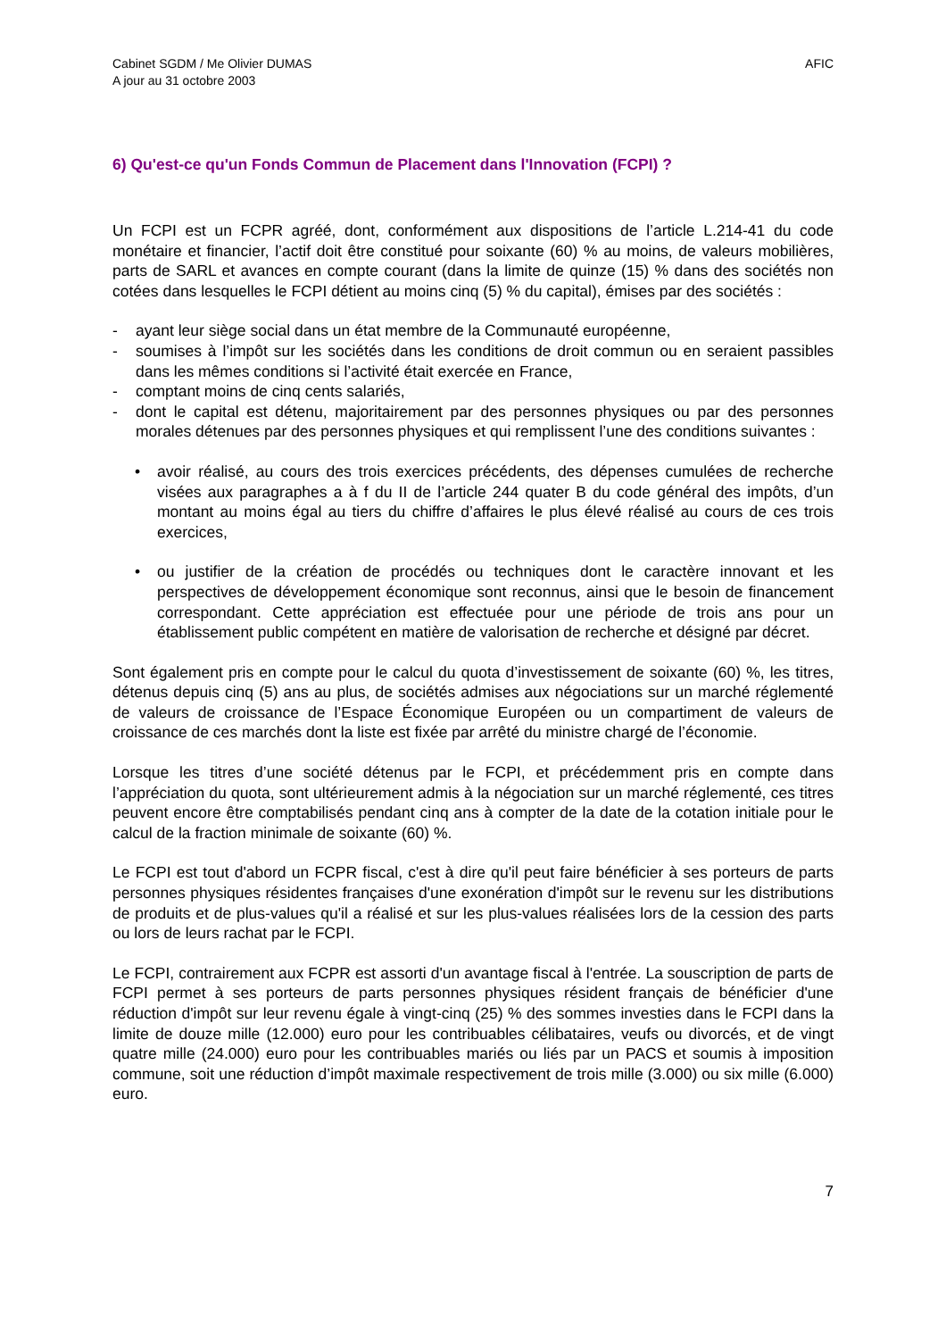Cabinet SGDM / Me Olivier DUMAS
A jour au 31 octobre 2003
AFIC
6) Qu'est-ce qu'un Fonds Commun de Placement dans l'Innovation (FCPI) ?
Un FCPI est un FCPR agréé, dont, conformément aux dispositions de l’article L.214-41 du code monétaire et financier, l’actif doit être constitué pour soixante (60) % au moins, de valeurs mobilières, parts de SARL et avances en compte courant (dans la limite de quinze (15) % dans des sociétés non cotées dans lesquelles le FCPI détient au moins cinq (5) % du capital), émises par des sociétés :
- ayant leur siège social dans un état membre de la Communauté européenne,
- soumises à l’impôt sur les sociétés dans les conditions de droit commun ou en seraient passibles dans les mêmes conditions si l’activité était exercée en France,
- comptant moins de cinq cents salariés,
- dont le capital est détenu, majoritairement par des personnes physiques ou par des personnes morales détenues par des personnes physiques et qui remplissent l’une des conditions suivantes :
• avoir réalisé, au cours des trois exercices précédents, des dépenses cumulées de recherche visées aux paragraphes a à f du II de l’article 244 quater B du code général des impôts, d’un montant au moins égal au tiers du chiffre d’affaires le plus élevé réalisé au cours de ces trois exercices,
• ou justifier de la création de procédés ou techniques dont le caractère innovant et les perspectives de développement économique sont reconnus, ainsi que le besoin de financement correspondant. Cette appréciation est effectuée pour une période de trois ans pour un établissement public compétent en matière de valorisation de recherche et désigné par décret.
Sont également pris en compte pour le calcul du quota d’investissement de soixante (60) %, les titres, détenus depuis cinq (5) ans au plus, de sociétés admises aux négociations sur un marché réglementé de valeurs de croissance de l’Espace Économique Européen ou un compartiment de valeurs de croissance de ces marchés dont la liste est fixée par arrêté du ministre chargé de l’économie.
Lorsque les titres d’une société détenus par le FCPI, et précédemment pris en compte dans l’appréciation du quota, sont ultérieurement admis à la négociation sur un marché réglementé, ces titres peuvent encore être comptabilisés pendant cinq ans à compter de la date de la cotation initiale pour le calcul de la fraction minimale de soixante (60) %.
Le FCPI est tout d'abord un FCPR fiscal, c'est à dire qu'il peut faire bénéficier à ses porteurs de parts personnes physiques résidentes françaises d'une exonération d'impôt sur le revenu sur les distributions de produits et de plus-values qu'il a réalisé et sur les plus-values réalisées lors de la cession des parts ou lors de leurs rachat par le FCPI.
Le FCPI, contrairement aux FCPR est assorti d'un avantage fiscal à l'entrée. La souscription de parts de FCPI permet à ses porteurs de parts personnes physiques résident français de bénéficier d'une réduction d'impôt sur leur revenu égale à vingt-cinq (25) % des sommes investies dans le FCPI dans la limite de douze mille (12.000) euro pour les contribuables célibataires, veufs ou divorcés, et de vingt quatre mille (24.000) euro pour les contribuables mariés ou liés par un PACS et soumis à imposition commune, soit une réduction d’impôt maximale respectivement de trois mille (3.000) ou six mille (6.000) euro.
7